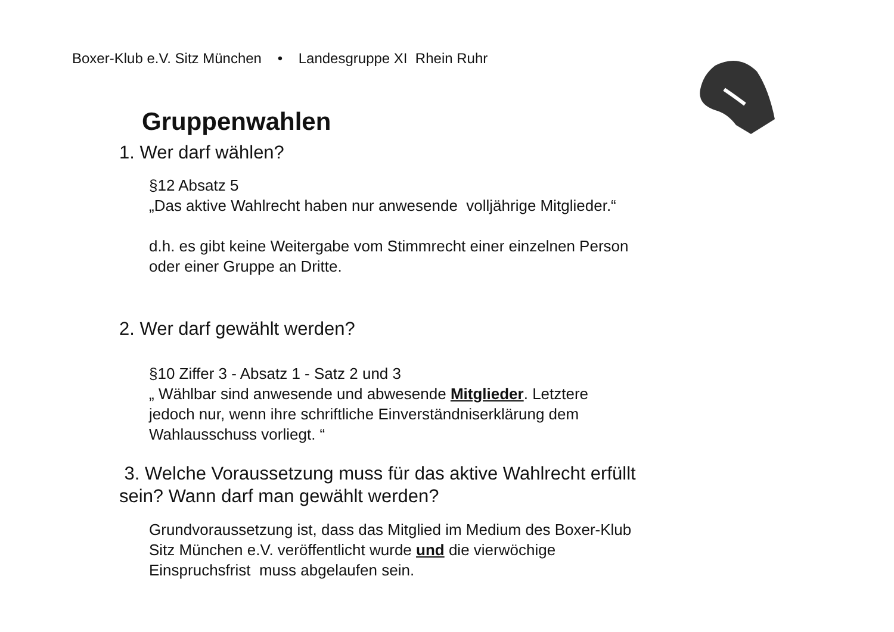Boxer-Klub e.V. Sitz München • Landesgruppe XI Rhein Ruhr
Gruppenwahlen
1. Wer darf wählen?
§12 Absatz 5
„Das aktive Wahlrecht haben nur anwesende volljährige Mitglieder.“
d.h. es gibt keine Weitergabe vom Stimmrecht einer einzelnen Person
oder einer Gruppe an Dritte.
2. Wer darf gewählt werden?
§10 Ziffer 3 - Absatz 1 - Satz 2 und 3
„ Wählbar sind anwesende und abwesende Mitglieder. Letztere
jedoch nur, wenn ihre schriftliche Einverständniserklärung dem
Wahlausschuss vorliegt. “
3. Welche Voraussetzung muss für das aktive Wahlrecht erfüllt
sein? Wann darf man gewählt werden?
Grundvoraussetzung ist, dass das Mitglied im Medium des Boxer-Klub
Sitz München e.V. veröffentlicht wurde und die vierwöchige
Einspruchsfrist muss abgelaufen sein.